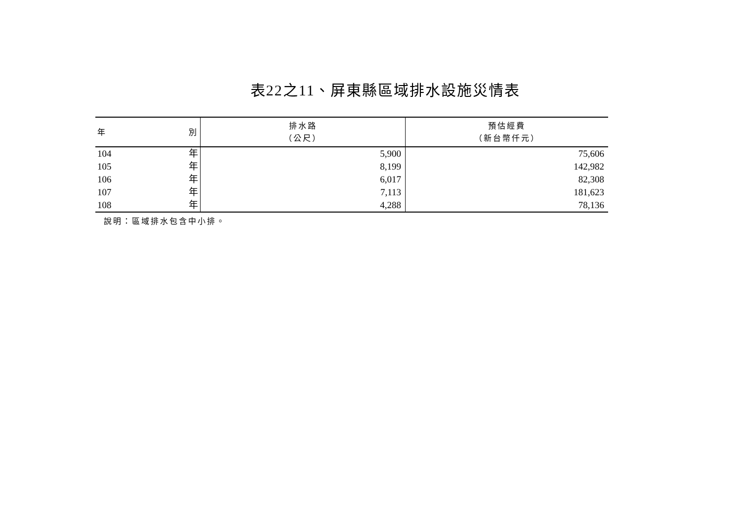表22之11、屏東縣區域排水設施災情表
| 年 別 | 排水路 （公尺） | 預估經費 （新台幣仟元） |
| --- | --- | --- |
| 104 年 | 5,900 | 75,606 |
| 105 年 | 8,199 | 142,982 |
| 106 年 | 6,017 | 82,308 |
| 107 年 | 7,113 | 181,623 |
| 108 年 | 4,288 | 78,136 |
說明：區域排水包含中小排。